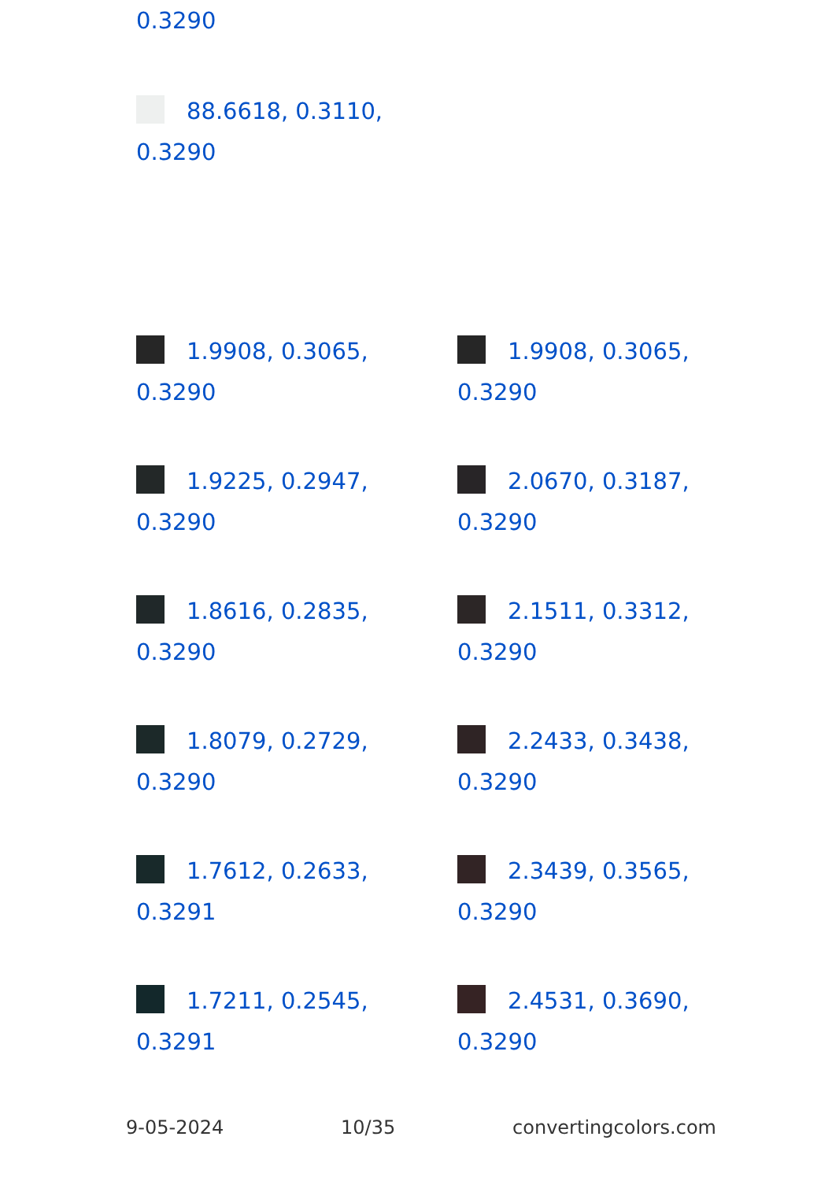0.3290
88.6618, 0.3110, 0.3290
1.9908, 0.3065, 0.3290
1.9908, 0.3065, 0.3290
1.9225, 0.2947, 0.3290
2.0670, 0.3187, 0.3290
1.8616, 0.2835, 0.3290
2.1511, 0.3312, 0.3290
1.8079, 0.2729, 0.3290
2.2433, 0.3438, 0.3290
1.7612, 0.2633, 0.3291
2.3439, 0.3565, 0.3290
1.7211, 0.2545, 0.3291
2.4531, 0.3690, 0.3290
9-05-2024 10/35 convertingcolors.com